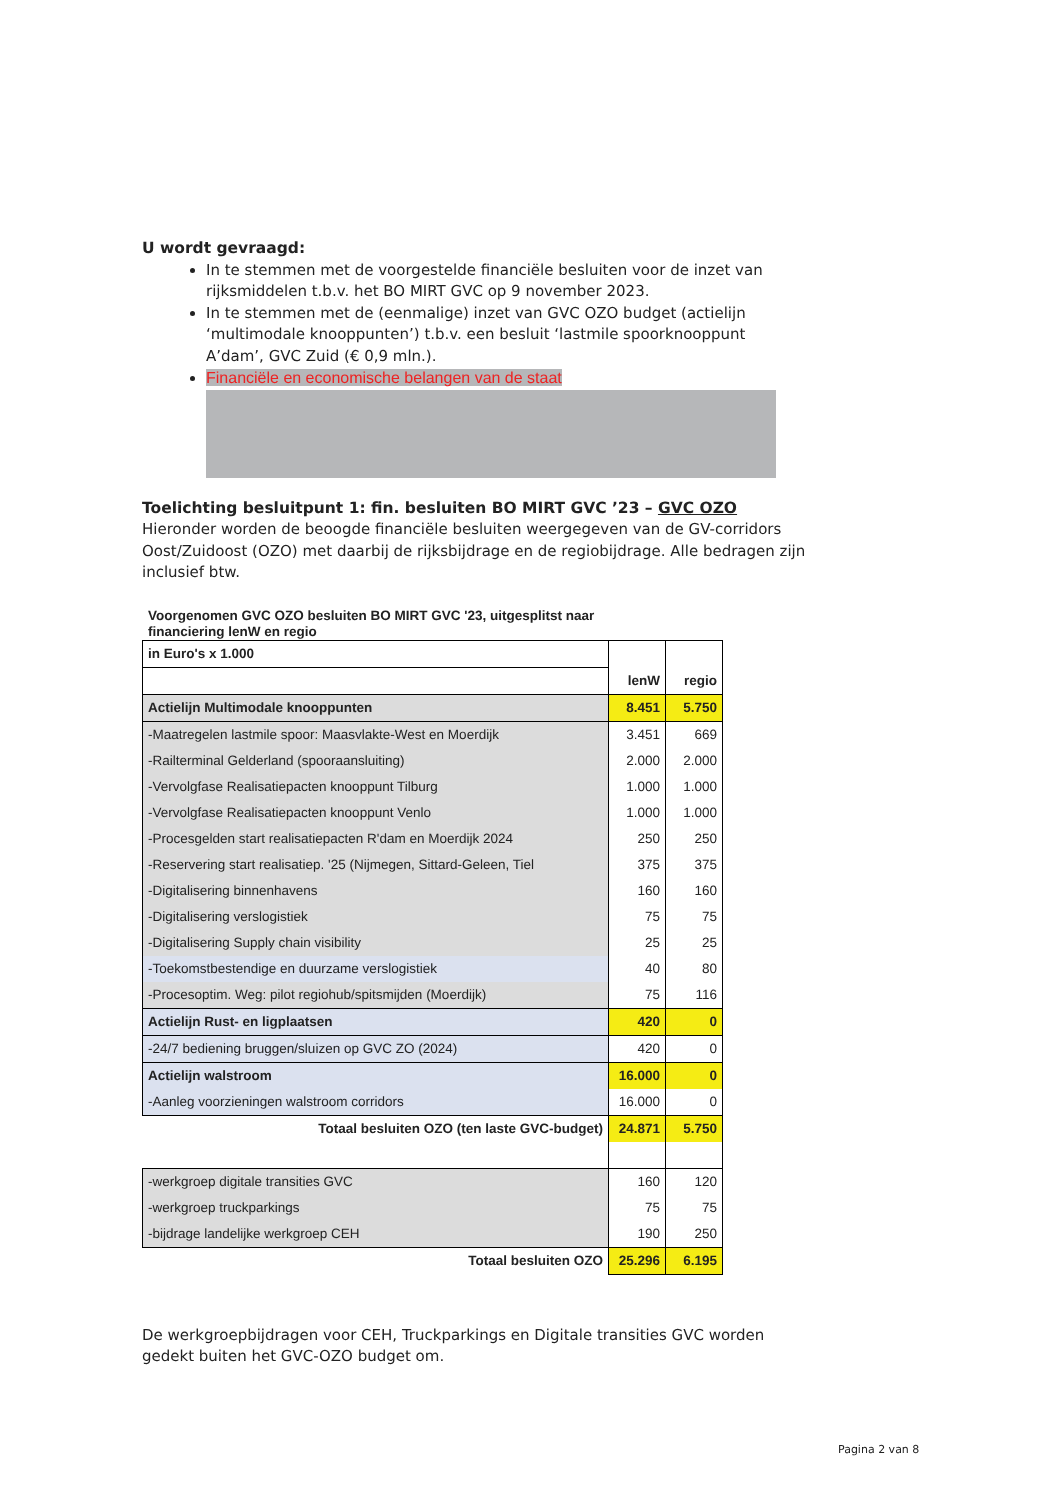U wordt gevraagd:
In te stemmen met de voorgestelde financiële besluiten voor de inzet van rijksmiddelen t.b.v. het BO MIRT GVC op 9 november 2023.
In te stemmen met de (eenmalige) inzet van GVC OZO budget (actielijn ‘multimodale knooppunten’) t.b.v. een besluit ‘lastmile spoorknooppunt A’dam’, GVC Zuid (€ 0,9 mln.).
Financiële en economische belangen van de staat
Toelichting besluitpunt 1: fin. besluiten BO MIRT GVC ’23 – GVC OZO
Hieronder worden de beoogde financiële besluiten weergegeven van de GV-corridors Oost/Zuidoost (OZO) met daarbij de rijksbijdrage en de regiobijdrage. Alle bedragen zijn inclusief btw.
Voorgenomen GVC OZO besluiten BO MIRT GVC '23, uitgesplitst naar
financiering lenW en regio
| in Euro's x 1.000 | lenW | regio |
| Actielijn Multimodale knooppunten | 8.451 | 5.750 |
| -Maatregelen lastmile spoor: Maasvlakte-West en Moerdijk | 3.451 | 669 |
| -Railterminal Gelderland (spooraansluiting) | 2.000 | 2.000 |
| -Vervolgfase Realisatiepacten knooppunt Tilburg | 1.000 | 1.000 |
| -Vervolgfase Realisatiepacten knooppunt Venlo | 1.000 | 1.000 |
| -Procesgelden start realisatiepacten R'dam en Moerdijk 2024 | 250 | 250 |
| -Reservering start realisatiep. '25 (Nijmegen, Sittard-Geleen, Tiel | 375 | 375 |
| -Digitalisering binnenhavens | 160 | 160 |
| -Digitalisering verslogistiek | 75 | 75 |
| -Digitalisering Supply chain visibility | 25 | 25 |
| -Toekomstbestendige en duurzame verslogistiek | 40 | 80 |
| -Procesoptim. Weg: pilot regiohub/spitsmijden (Moerdijk) | 75 | 116 |
| Actielijn Rust- en ligplaatsen | 420 | 0 |
| -24/7 bediening bruggen/sluizen op GVC ZO (2024) | 420 | 0 |
| Actielijn walstroom | 16.000 | 0 |
| -Aanleg voorzieningen walstroom corridors | 16.000 | 0 |
| Totaal besluiten OZO (ten laste GVC-budget) | 24.871 | 5.750 |
| -werkgroep digitale transities GVC | 160 | 120 |
| -werkgroep truckparkings | 75 | 75 |
| -bijdrage landelijke werkgroep CEH | 190 | 250 |
| Totaal besluiten OZO | 25.296 | 6.195 |
De werkgroepbijdragen voor CEH, Truckparkings en Digitale transities GVC worden gedekt buiten het GVC-OZO budget om.
Pagina 2 van 8